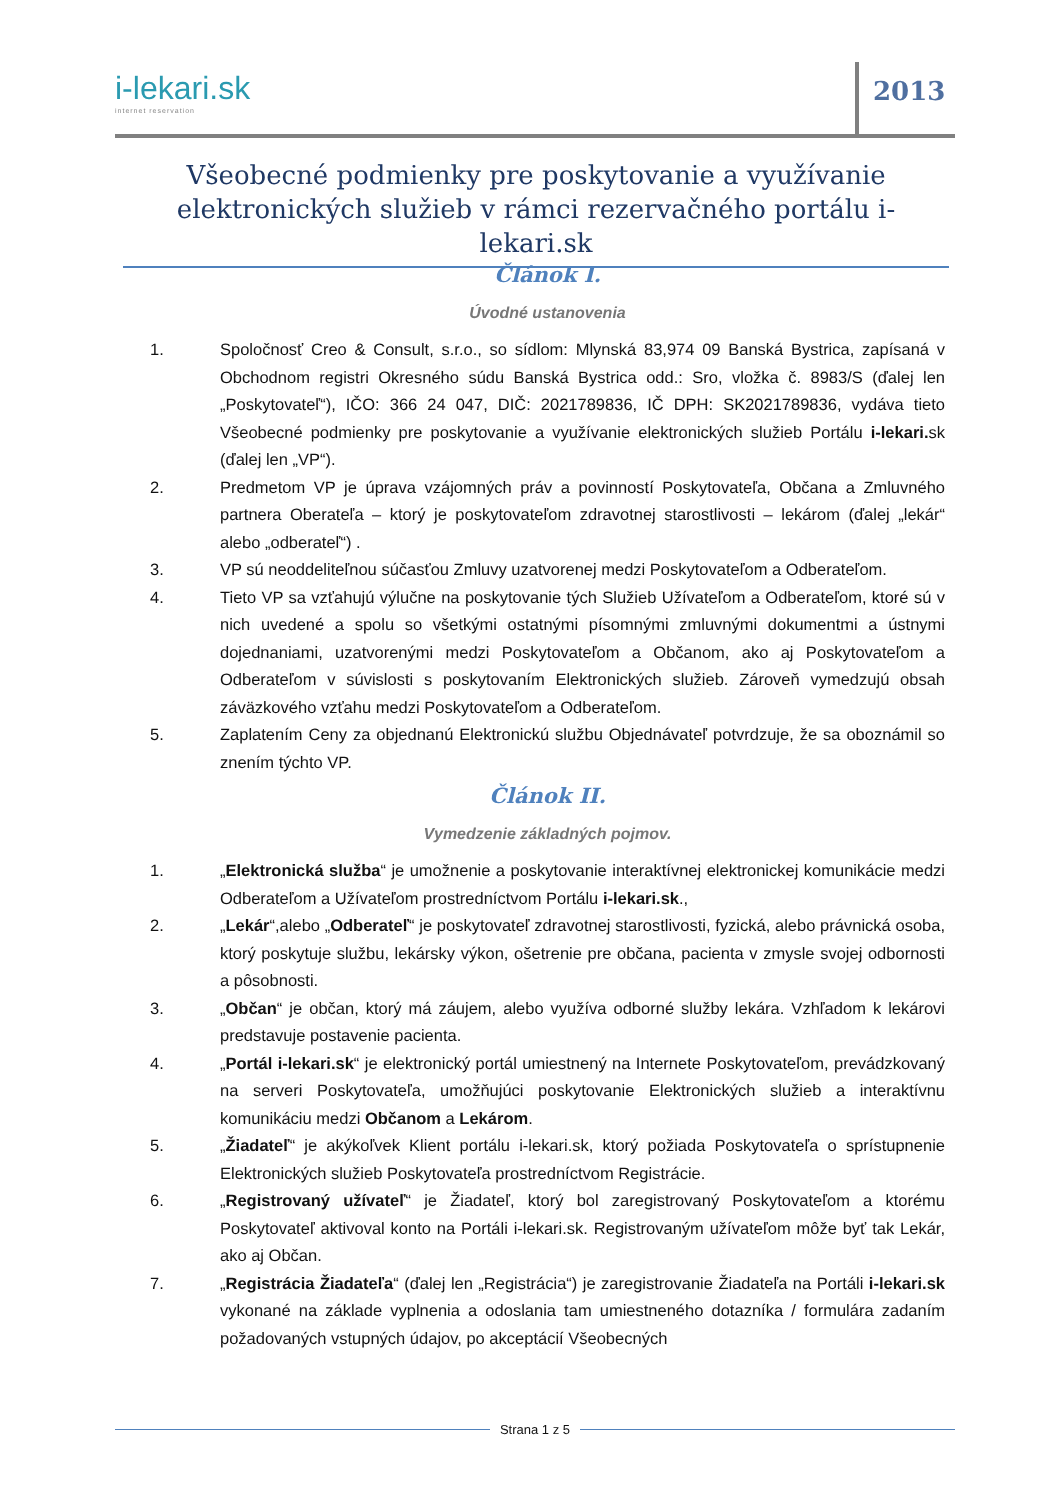i-lekari.sk
internet reservation
2013
Všeobecné podmienky pre poskytovanie a využívanie elektronických služieb v rámci rezervačného portálu i-lekari.sk
Článok I.
Úvodné ustanovenia
1. Spoločnosť Creo & Consult, s.r.o., so sídlom: Mlynská 83,974 09 Banská Bystrica, zapísaná v Obchodnom registri Okresného súdu Banská Bystrica odd.: Sro, vložka č. 8983/S (ďalej len „Poskytovateľ“), IČO: 366 24 047, DIČ: 2021789836, IČ DPH: SK2021789836, vydáva tieto Všeobecné podmienky pre poskytovanie a využívanie elektronických služieb Portálu i-lekari. sk (ďalej len „VP“).
2. Predmetom VP je úprava vzájomných práv a povinností Poskytovateľa, Občana a Zmluvného partnera Oberateľa – ktorý je poskytovateľom zdravotnej starostlivosti – lekárom (ďalej „lekár“ alebo „odberateľ“) .
3. VP sú neoddeliteľnou súčasťou Zmluvy uzatvorenej medzi Poskytovateľom a Odberateľom.
4. Tieto VP sa vzťahujú výlučne na poskytovanie tých Služieb Užívateľom a Odberateľom, ktoré sú v nich uvedené a spolu so všetkými ostatnými písomnými zmluvnými dokumentmi a ústnymi dojednaniami, uzatvorenými medzi Poskytovateľom a Občanom, ako aj Poskytovateľom a Odberateľom v súvislosti s poskytovaním Elektronických služieb. Zároveň vymedzujú obsah záväzkového vzťahu medzi Poskytovateľom a Odberateľom.
5. Zaplatením Ceny za objednanú Elektronickú službu Objednávateľ potvrdzuje, že sa oboznámil so znením týchto VP.
Článok II.
Vymedzenie základných pojmov.
1. „Elektronická služba“ je umožnenie a poskytovanie interaktívnej elektronickej komunikácie medzi Odberateľom a Užívateľom prostredníctvom Portálu i-lekari.sk.,
2. „Lekár“,alebo „Odberateľ“ je poskytovateľ zdravotnej starostlivosti, fyzická, alebo právnická osoba, ktorý poskytuje službu, lekársky výkon, ošetrenie pre občana, pacienta v zmysle svojej odbornosti a pôsobnosti.
3. „Občan“ je občan, ktorý má záujem, alebo využíva odborné služby lekára. Vzhľadom k lekárovi predstavuje postavenie pacienta.
4. „Portál i-lekari.sk“ je elektronický portál umiestnený na Internete Poskytovateľom, prevádzkovaný na serveri Poskytovateľa, umožňujúci poskytovanie Elektronických služieb a interaktívnu komunikáciu medzi Občanom a Lekárom.
5. „Žiadateľ“ je akýkoľvek Klient portálu i-lekari.sk, ktorý požiada Poskytovateľa o sprístupnenie Elektronických služieb Poskytovateľa prostredníctvom Registrácie.
6. „Registrovaný užívateľ“ je Žiadateľ, ktorý bol zaregistrovaný Poskytovateľom a ktorému Poskytovateľ aktivoval konto na Portáli i-lekari.sk. Registrovaným užívateľom môže byť tak Lekár, ako aj Občan.
7. „Registrácia Žiadateľa“ (ďalej len „Registrácia“) je zaregistrovanie Žiadateľa na Portáli i-lekari.sk vykonané na základe vyplnenia a odoslania tam umiestneného dotazníka / formulára zadaním požadovaných vstupných údajov, po akceptácií Všeobecných
Strana 1 z 5